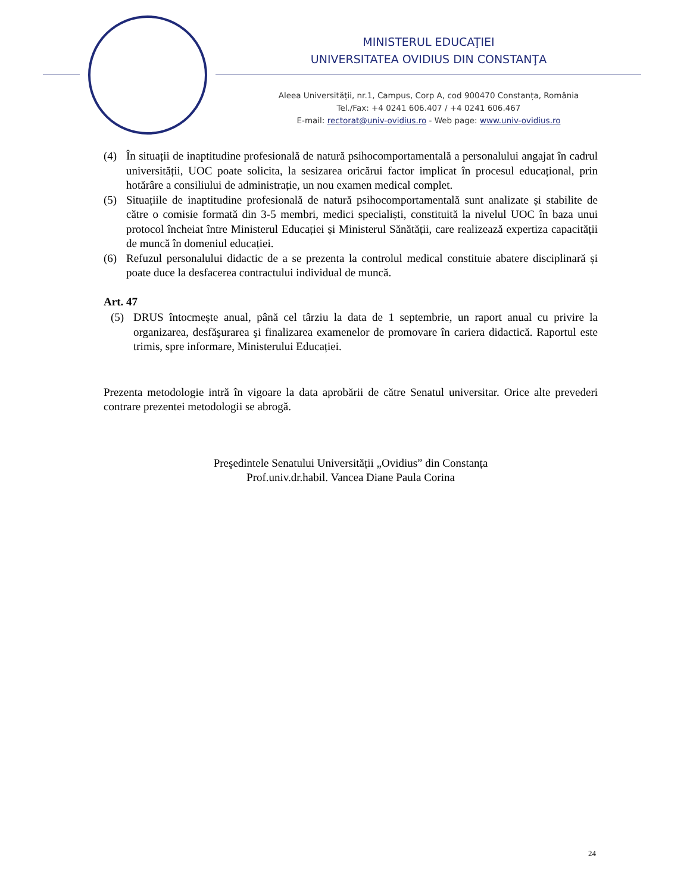MINISTERUL EDUCAŢIEI
UNIVERSITATEA OVIDIUS DIN CONSTANŢA
Aleea Universităţii, nr.1, Campus, Corp A, cod 900470 Constanța, România
Tel./Fax: +4 0241 606.407 / +4 0241 606.467
E-mail: rectorat@univ-ovidius.ro - Web page: www.univ-ovidius.ro
(4) În situații de inaptitudine profesională de natură psihocomportamentală a personalului angajat în cadrul universității, UOC poate solicita, la sesizarea oricărui factor implicat în procesul educațional, prin hotărâre a consiliului de administrație, un nou examen medical complet.
(5) Situațiile de inaptitudine profesională de natură psihocomportamentală sunt analizate și stabilite de către o comisie formată din 3-5 membri, medici specialiști, constituită la nivelul UOC în baza unui protocol încheiat între Ministerul Educației și Ministerul Sănătății, care realizează expertiza capacității de muncă în domeniul educației.
(6) Refuzul personalului didactic de a se prezenta la controlul medical constituie abatere disciplinară și poate duce la desfacerea contractului individual de muncă.
Art. 47
(5) DRUS întocmeşte anual, până cel târziu la data de 1 septembrie, un raport anual cu privire la organizarea, desfăşurarea şi finalizarea examenelor de promovare în cariera didactică. Raportul este trimis, spre informare, Ministerului Educației.
Prezenta metodologie intră în vigoare la data aprobării de către Senatul universitar. Orice alte prevederi contrare prezentei metodologii se abrogă.
Preşedintele Senatului Universității „Ovidius” din Constanța
Prof.univ.dr.habil. Vancea Diane Paula Corina
24